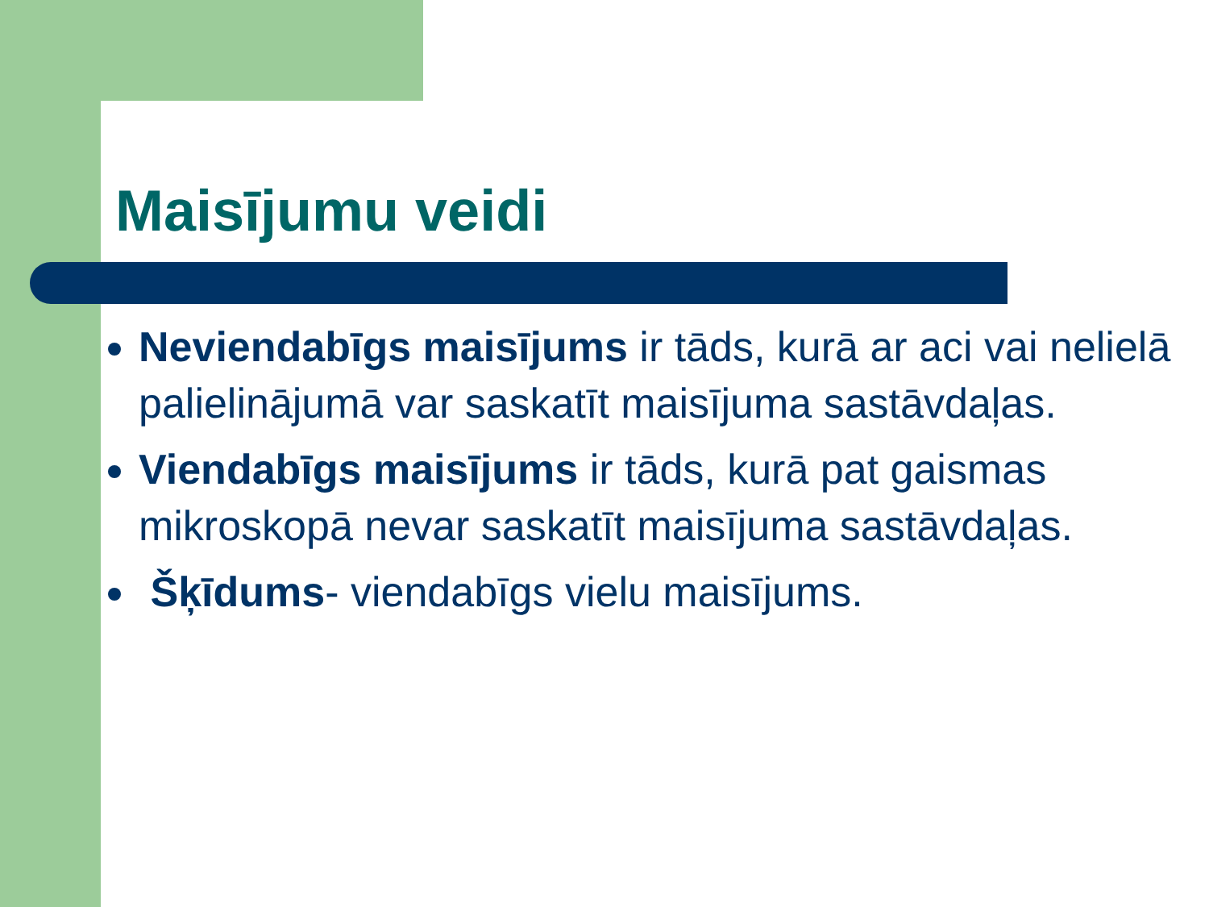Maisījumu veidi
Neviendabīgs maisījums ir tāds, kurā ar aci vai nelielā palielinājumā var saskatīt maisījuma sastāvdaļas.
Viendabīgs maisījums ir tāds, kurā pat gaismas mikroskopā nevar saskatīt maisījuma sastāvdaļas.
Šķīdums- viendabīgs vielu maisījums.